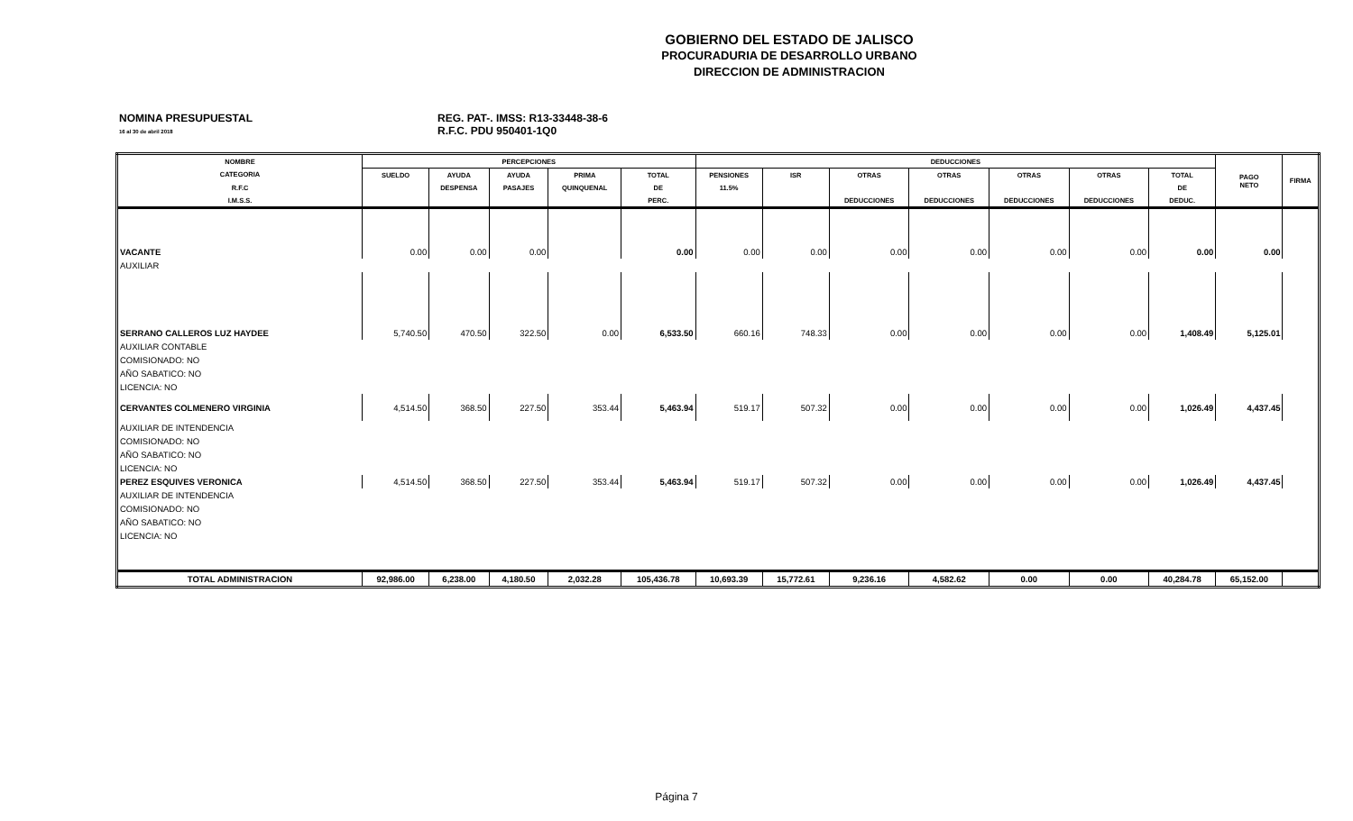GOBIERNO DEL ESTADO DE JALISCO
PROCURADURIA DE DESARROLLO URBANO
DIRECCION DE ADMINISTRACION
NOMINA PRESUPUESTAL
16 al 30 de abril 2018
REG. PAT-. IMSS: R13-33448-38-6
R.F.C. PDU 950401-1Q0
| NOMBRE | PERCEPCIONES | | | | | DEDUCCIONES | | | | | | | PAGO NETO | FIRMA |
| --- | --- | --- | --- | --- | --- | --- | --- | --- | --- | --- | --- | --- | --- | --- |
| CATEGORIA | SUELDO | AYUDA | AYUDA | PRIMA | TOTAL | PENSIONES | ISR | OTRAS | OTRAS | OTRAS | OTRAS | TOTAL | | |
| R.F.C | | DESPENSA | PASAJES | QUINQUENAL | DE | 11.5% | | | | | | DE | | |
| I.M.S.S. | | | | | PERC. | | | DEDUCCIONES | DEDUCCIONES | DEDUCCIONES | DEDUCCIONES | DEDUC. | | |
| VACANTE | 0.00 | 0.00 | 0.00 | | 0.00 | 0.00 | 0.00 | 0.00 | 0.00 | 0.00 | 0.00 | 0.00 | 0.00 | |
| AUXILIAR | | | | | | | | | | | | | | |
| SERRANO CALLEROS LUZ HAYDEE | 5,740.50 | 470.50 | 322.50 | 0.00 | 6,533.50 | 660.16 | 748.33 | 0.00 | 0.00 | 0.00 | 0.00 | 1,408.49 | 5,125.01 | |
| AUXILIAR CONTABLE | | | | | | | | | | | | | | |
| COMISIONADO: NO | | | | | | | | | | | | | | |
| AÑO SABATICO: NO | | | | | | | | | | | | | | |
| LICENCIA: NO | | | | | | | | | | | | | | |
| CERVANTES COLMENERO VIRGINIA | 4,514.50 | 368.50 | 227.50 | 353.44 | 5,463.94 | 519.17 | 507.32 | 0.00 | 0.00 | 0.00 | 0.00 | 1,026.49 | 4,437.45 | |
| AUXILIAR DE INTENDENCIA | | | | | | | | | | | | | | |
| COMISIONADO: NO | | | | | | | | | | | | | | |
| AÑO SABATICO: NO | | | | | | | | | | | | | | |
| LICENCIA: NO | | | | | | | | | | | | | | |
| PEREZ ESQUIVES VERONICA | 4,514.50 | 368.50 | 227.50 | 353.44 | 5,463.94 | 519.17 | 507.32 | 0.00 | 0.00 | 0.00 | 0.00 | 1,026.49 | 4,437.45 | |
| AUXILIAR DE INTENDENCIA | | | | | | | | | | | | | | |
| COMISIONADO: NO | | | | | | | | | | | | | | |
| AÑO SABATICO: NO | | | | | | | | | | | | | | |
| LICENCIA: NO | | | | | | | | | | | | | | |
| TOTAL ADMINISTRACION | 92,986.00 | 6,238.00 | 4,180.50 | 2,032.28 | 105,436.78 | 10,693.39 | 15,772.61 | 9,236.16 | 4,582.62 | 0.00 | 0.00 | 40,284.78 | 65,152.00 | |
Página 7